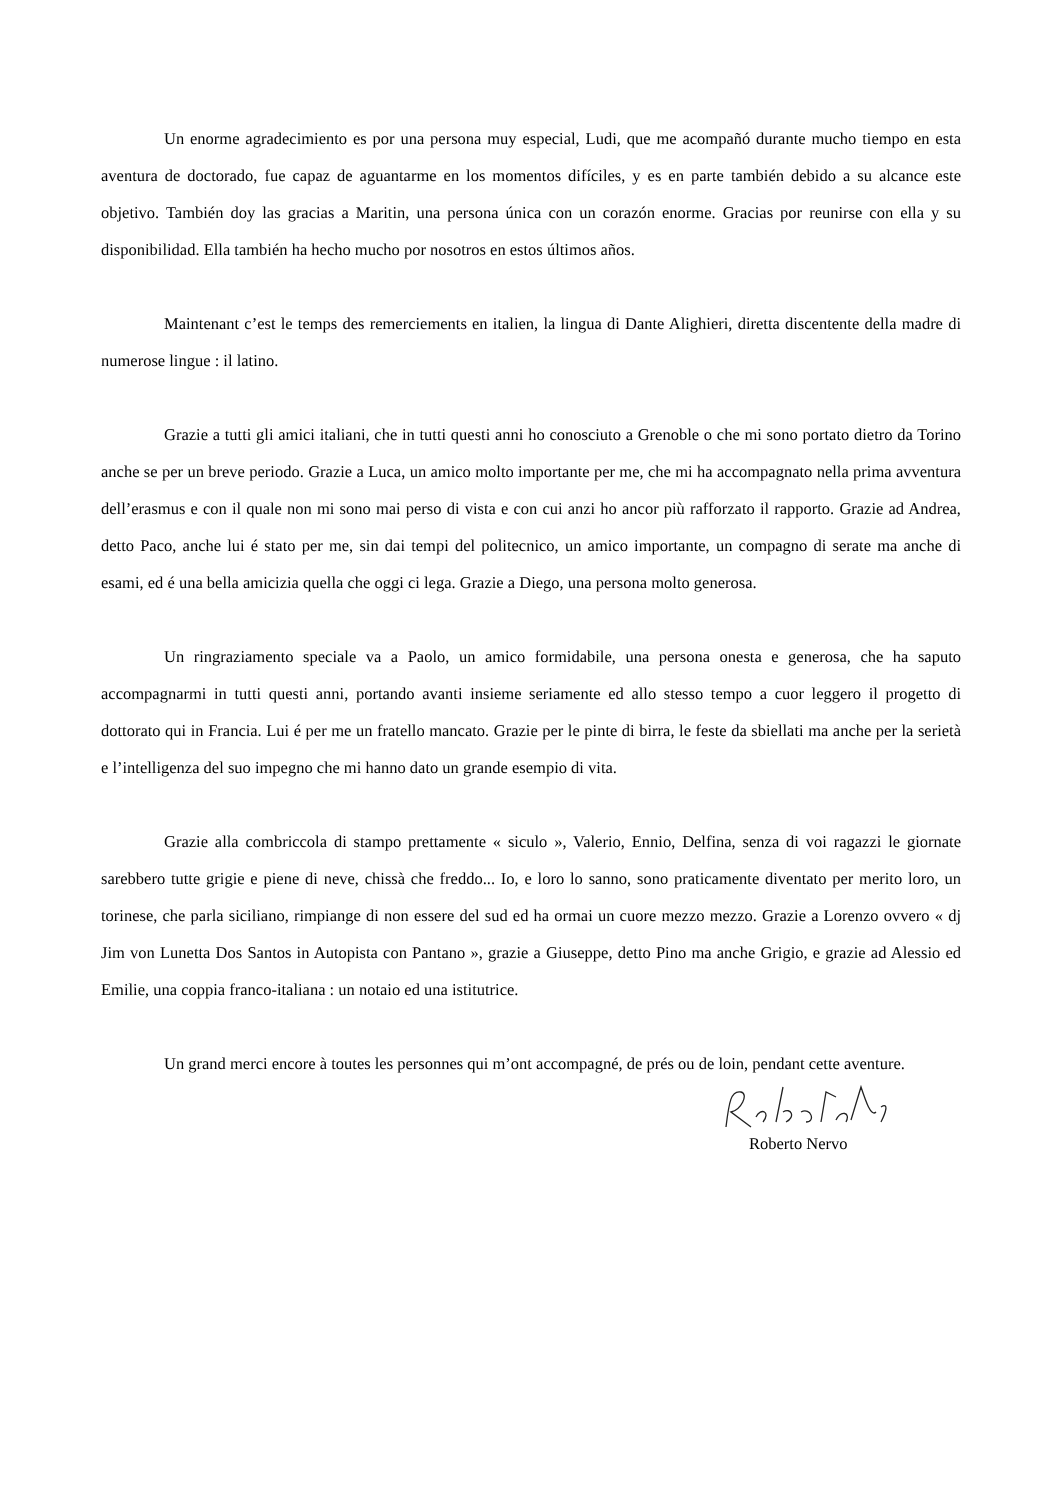Un enorme agradecimiento es por una persona muy especial, Ludi, que me acompañó durante mucho tiempo en esta aventura de doctorado, fue capaz de aguantarme en los momentos difíciles, y es en parte también debido a su alcance este objetivo. También doy las gracias a Maritin, una persona única con un corazón enorme. Gracias por reunirse con ella y su disponibilidad. Ella también ha hecho mucho por nosotros en estos últimos años.
Maintenant c’est le temps des remerciements en italien, la lingua di Dante Alighieri, diretta discentente della madre di numerose lingue : il latino.
Grazie a tutti gli amici italiani, che in tutti questi anni ho conosciuto a Grenoble o che mi sono portato dietro da Torino anche se per un breve periodo. Grazie a Luca, un amico molto importante per me, che mi ha accompagnato nella prima avventura dell’erasmus e con il quale non mi sono mai perso di vista e con cui anzi ho ancor più rafforzato il rapporto. Grazie ad Andrea, detto Paco, anche lui é stato per me, sin dai tempi del politecnico, un amico importante, un compagno di serate ma anche di esami, ed é una bella amicizia quella che oggi ci lega. Grazie a Diego, una persona molto generosa.
Un ringraziamento speciale va a Paolo, un amico formidabile, una persona onesta e generosa, che ha saputo accompagnarmi in tutti questi anni, portando avanti insieme seriamente ed allo stesso tempo a cuor leggero il progetto di dottorato qui in Francia. Lui é per me un fratello mancato. Grazie per le pinte di birra, le feste da sbiellati ma anche per la serietà e l’intelligenza del suo impegno che mi hanno dato un grande esempio di vita.
Grazie alla combriccola di stampo prettamente « siculo », Valerio, Ennio, Delfina, senza di voi ragazzi le giornate sarebbero tutte grigie e piene di neve, chissà che freddo... Io, e loro lo sanno, sono praticamente diventato per merito loro, un torinese, che parla siciliano, rimpiange di non essere del sud ed ha ormai un cuore mezzo mezzo. Grazie a Lorenzo ovvero « dj Jim von Lunetta Dos Santos in Autopista con Pantano », grazie a Giuseppe, detto Pino ma anche Grigio, e grazie ad Alessio ed Emilie, una coppia franco-italiana : un notaio ed una istitutrice.
Un grand merci encore à toutes les personnes qui m’ont accompagné, de prés ou de loin, pendant cette aventure.
Roberto Nervo